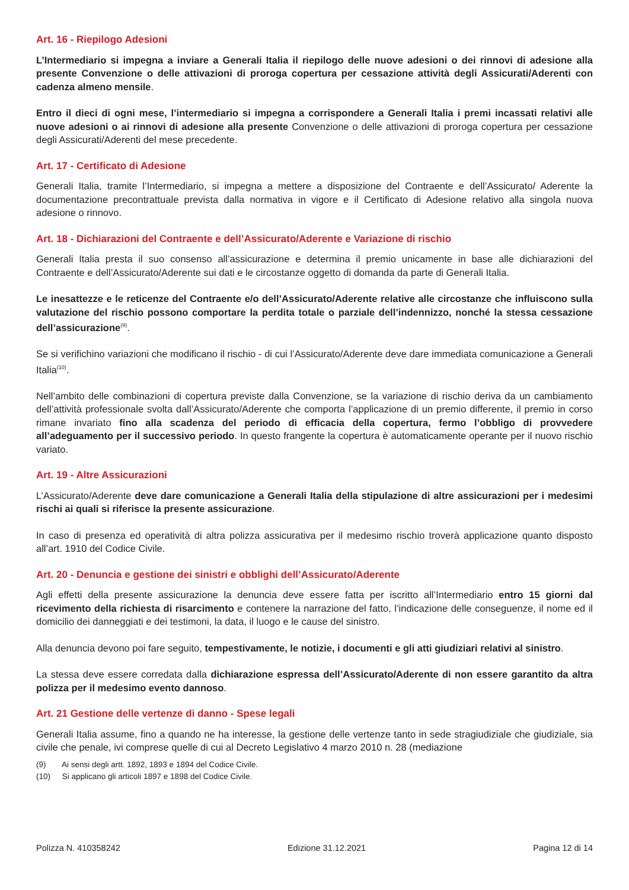Art. 16 - Riepilogo Adesioni
L’Intermediario si impegna a inviare a Generali Italia il riepilogo delle nuove adesioni o dei rinnovi di adesione alla presente Convenzione o delle attivazioni di proroga copertura per cessazione attività degli Assicurati/Aderenti con cadenza almeno mensile.
Entro il dieci di ogni mese, l’intermediario si impegna a corrispondere a Generali Italia i premi incassati relativi alle nuove adesioni o ai rinnovi di adesione alla presente Convenzione o delle attivazioni di proroga copertura per cessazione degli Assicurati/Aderenti del mese precedente.
Art. 17 - Certificato di Adesione
Generali Italia, tramite l’Intermediario, si impegna a mettere a disposizione del Contraente e dell’Assicurato/ Aderente la documentazione precontrattuale prevista dalla normativa in vigore e il Certificato di Adesione relativo alla singola nuova adesione o rinnovo.
Art. 18 - Dichiarazioni del Contraente e dell’Assicurato/Aderente e Variazione di rischio
Generali Italia presta il suo consenso all’assicurazione e determina il premio unicamente in base alle dichiarazioni del Contraente e dell’Assicurato/Aderente sui dati e le circostanze oggetto di domanda da parte di Generali Italia.
Le inesattezze e le reticenze del Contraente e/o dell’Assicurato/Aderente relative alle circostanze che influiscono sulla valutazione del rischio possono comportare la perdita totale o parziale dell’indennizzo, nonché la stessa cessazione dell’assicurazione<sup>(9)</sup>.
Se si verifichino variazioni che modificano il rischio - di cui l’Assicurato/Aderente deve dare immediata comunicazione a Generali Italia<sup>(10)</sup>.
Nell’ambito delle combinazioni di copertura previste dalla Convenzione, se la variazione di rischio deriva da un cambiamento dell’attività professionale svolta dall’Assicurato/Aderente che comporta l’applicazione di un premio differente, il premio in corso rimane invariato fino alla scadenza del periodo di efficacia della copertura, fermo l’obbligo di provvedere all’adeguamento per il successivo periodo. In questo frangente la copertura è automaticamente operante per il nuovo rischio variato.
Art. 19 - Altre Assicurazioni
L’Assicurato/Aderente deve dare comunicazione a Generali Italia della stipulazione di altre assicurazioni per i medesimi rischi ai quali si riferisce la presente assicurazione.
In caso di presenza ed operatività di altra polizza assicurativa per il medesimo rischio troverà applicazione quanto disposto all’art. 1910 del Codice Civile.
Art. 20 - Denuncia e gestione dei sinistri e obblighi dell’Assicurato/Aderente
Agli effetti della presente assicurazione la denuncia deve essere fatta per iscritto all’Intermediario entro 15 giorni dal ricevimento della richiesta di risarcimento e contenere la narrazione del fatto, l’indicazione delle conseguenze, il nome ed il domicilio dei danneggiati e dei testimoni, la data, il luogo e le cause del sinistro.
Alla denuncia devono poi fare seguito, tempestivamente, le notizie, i documenti e gli atti giudiziari relativi al sinistro.
La stessa deve essere corredata dalla dichiarazione espressa dell’Assicurato/Aderente di non essere garantito da altra polizza per il medesimo evento dannoso.
Art. 21 Gestione delle vertenze di danno - Spese legali
Generali Italia assume, fino a quando ne ha interesse, la gestione delle vertenze tanto in sede stragiudiziale che giudiziale, sia civile che penale, ivi comprese quelle di cui al Decreto Legislativo 4 marzo 2010 n. 28 (mediazione
(9) Ai sensi degli artt. 1892, 1893 e 1894 del Codice Civile.
(10) Si applicano gli articoli 1897 e 1898 del Codice Civile.
Polizza N. 410358242 Edizione 31.12.2021 Pagina 12 di 14